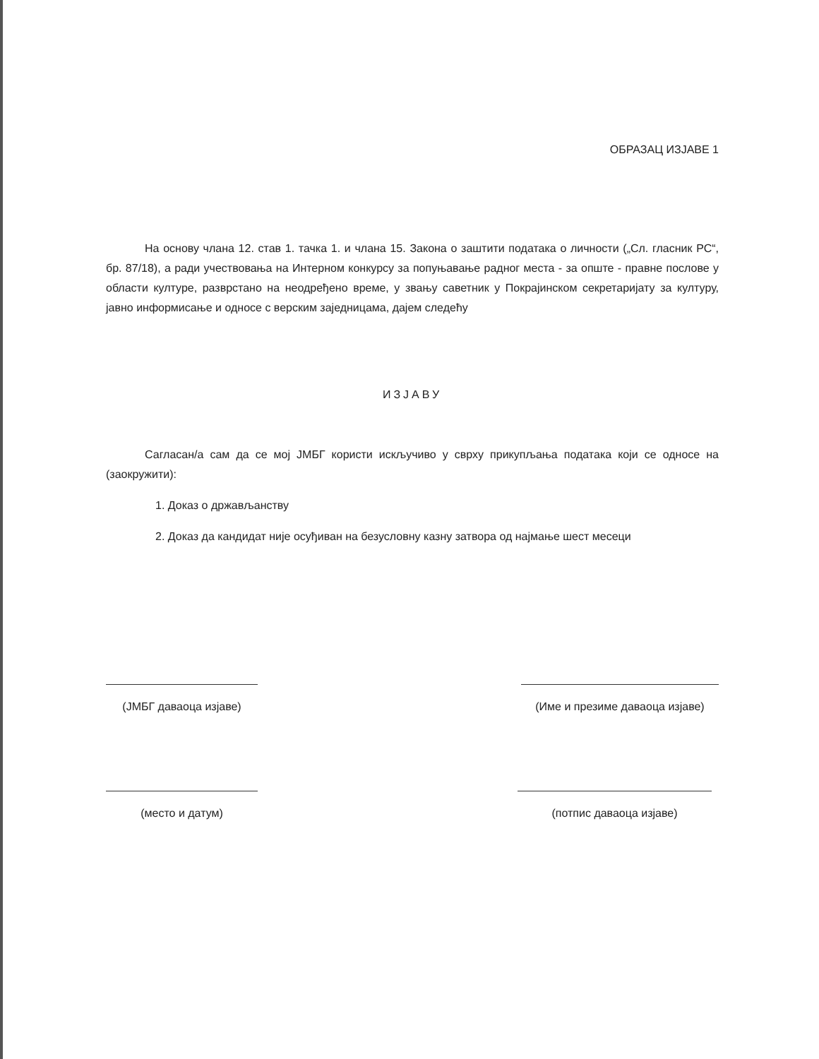ОБРАЗАЦ ИЗЈАВЕ 1
На основу члана 12. став 1. тачка 1. и члана 15. Закона о заштити података о личности („Сл. гласник РС“, бр. 87/18), а ради учествовања на Интерном конкурсу за попуњавање радног места - за опште - правне послове у области културе, разврстано на неодређено време, у звању саветник у Покрајинском секретаријату за културу, јавно информисање и односе с верским заједницама, дајем следећу
ИЗЈАВУ
Сагласан/а сам да се мој ЈМБГ користи искључиво у сврху прикупљања података који се односе на (заокружити):
1. Доказ о држављанству
2. Доказ да кандидат није осуђиван на безусловну казну затвора од најмање шест месеци
(ЈМБГ даваоца изјаве) (Име и презиме даваоца изјаве)
(место и датум) (потпис даваоца изјаве)